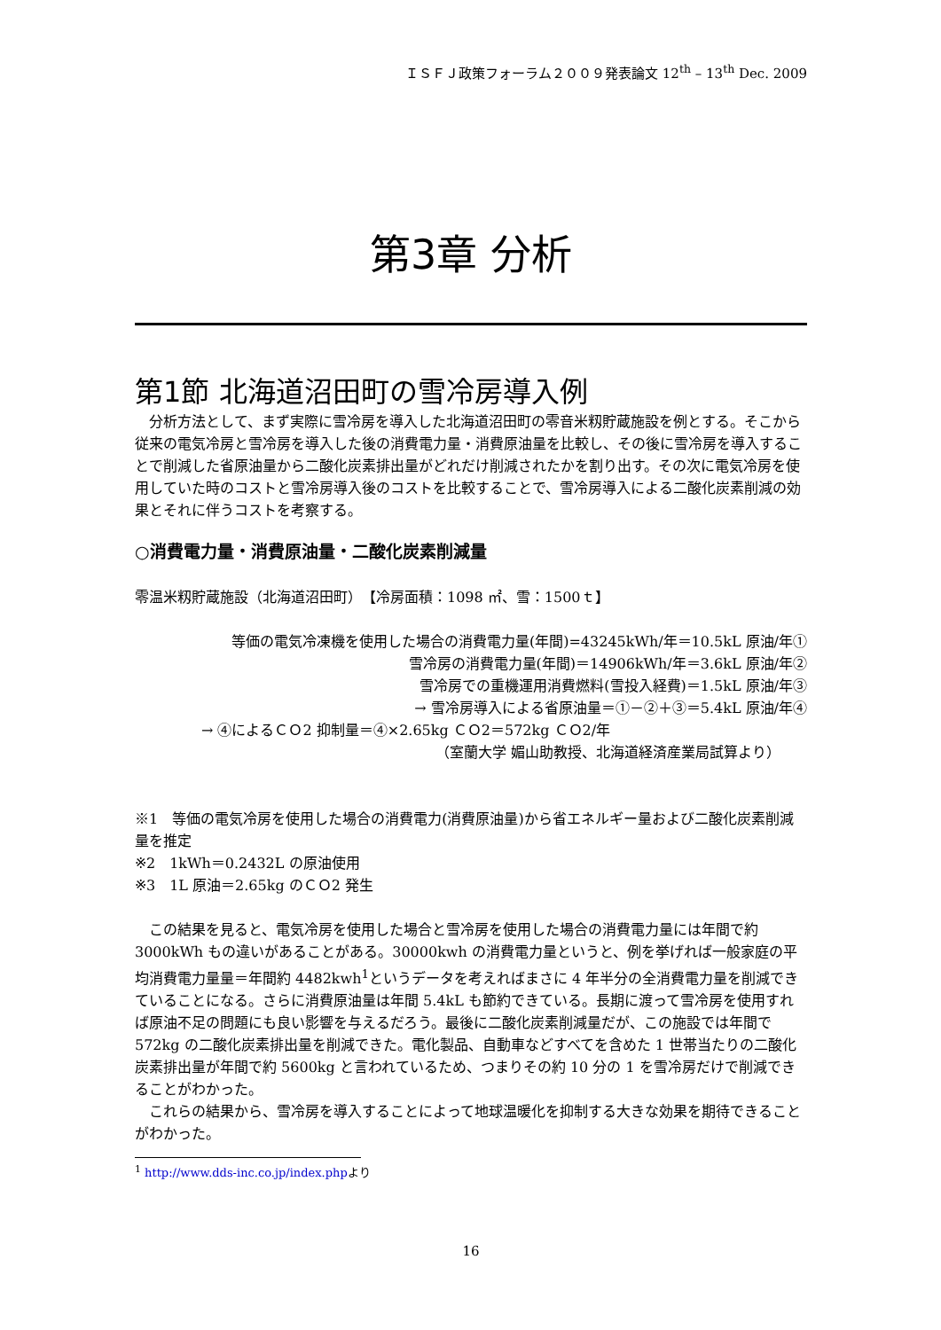ＩＳＦＪ政策フォーラム２００９発表論文 12<sup>th</sup> – 13<sup>th</sup> Dec. 2009
第3章 分析
第1節 北海道沼田町の雪冷房導入例
分析方法として、まず実際に雪冷房を導入した北海道沼田町の零音米籾貯蔵施設を例とする。そこから従来の電気冷房と雪冷房を導入した後の消費電力量・消費原油量を比較し、その後に雪冷房を導入することで削減した省原油量から二酸化炭素排出量がどれだけ削減されたかを割り出す。その次に電気冷房を使用していた時のコストと雪冷房導入後のコストを比較することで、雪冷房導入による二酸化炭素削減の効果とそれに伴うコストを考察する。
○消費電力量・消費原油量・二酸化炭素削減量
零温米籾貯蔵施設（北海道沼田町）　【冷房面積：1098 ㎡、雪：1500ｔ】
等価の電気冷凍機を使用した場合の消費電力量(年間)=43245kWh/年＝10.5kL 原油/年①
雪冷房の消費電力量(年間)＝14906kWh/年＝3.6kL 原油/年②
雪冷房での重機運用消費燃料(雪投入経費)＝1.5kL 原油/年③
→ 雪冷房導入による省原油量＝①－②＋③＝5.4kL 原油/年④
→ ④によるＣＯ2 抑制量＝④×2.65kg ＣＯ2＝572kg ＣＯ2/年
（室蘭大学 媚山助教授、北海道経済産業局試算より）
※1　等価の電気冷房を使用した場合の消費電力(消費原油量)から省エネルギー量および二酸化炭素削減量を推定
※2　1kWh＝0.2432L の原油使用
※3　1L 原油＝2.65kg のＣＯ2 発生
この結果を見ると、電気冷房を使用した場合と雪冷房を使用した場合の消費電力量には年間で約 3000kWh もの違いがあることがある。30000kwh の消費電力量というと、例を挙げれば一般家庭の平均消費電力量量＝年間約 4482kwh<sup>1</sup>というデータを考えればまさに 4 年半分の全消費電力量を削減できていることになる。さらに消費原油量は年間 5.4kL も節約できている。長期に渡って雪冷房を使用すれば原油不足の問題にも良い影響を与えるだろう。最後に二酸化炭素削減量だが、この施設では年間で 572kg の二酸化炭素排出量を削減できた。電化製品、自動車などすべてを含めた 1 世帯当たりの二酸化炭素排出量が年間で約 5600kg と言われているため、つまりその約 10 分の 1 を雪冷房だけで削減できることがわかった。
これらの結果から、雪冷房を導入することによって地球温暖化を抑制する大きな効果を期待できることがわかった。
<sup>1</sup> http://www.dds-inc.co.jp/index.phpより
16